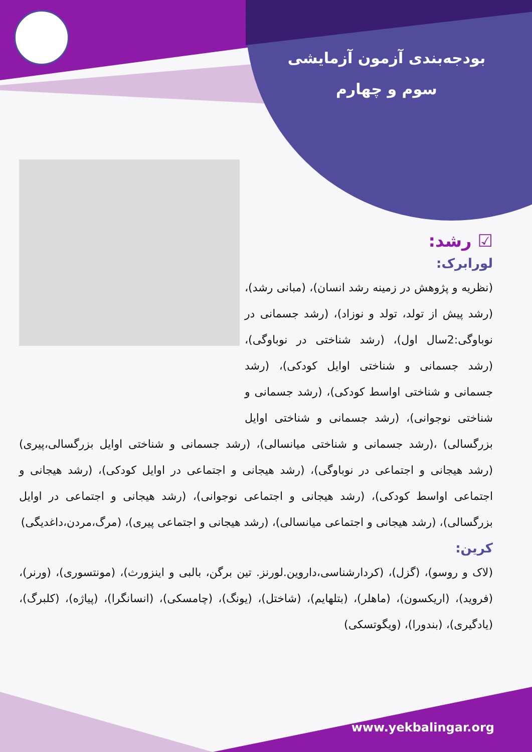بودجه‌بندی آزمون آزمایشی
سوم و چهارم
☑ رشد:
لورابرک:
(نظریه و پژوهش در زمینه رشد انسان)، (مبانی رشد)، (رشد پیش از تولد، تولد و نوزاد)، (رشد جسمانی در نوباوگی:2سال اول)، (رشد شناختی در نوباوگی)، (رشد جسمانی و شناختی اوایل کودکی)، (رشد جسمانی و شناختی اواسط کودکی)، (رشد جسمانی و شناختی نوجوانی)، (رشد جسمانی و شناختی اوایل بزرگسالی) ،(رشد جسمانی و شناختی میانسالی)، (رشد جسمانی و شناختی اوایل بزرگسالی،پیری) (رشد هیجانی و اجتماعی در نوباوگی)، (رشد هیجانی و اجتماعی در اوایل کودکی)، (رشد هیجانی و اجتماعی اواسط کودکی)، (رشد هیجانی و اجتماعی نوجوانی)، (رشد هیجانی و اجتماعی در اوایل بزرگسالی)، (رشد هیجانی و اجتماعی میانسالی)، (رشد هیجانی و اجتماعی پیری)، (مرگ،مردن،داغدیگی)
کرین:
(لاک و روسو)، (گزل)، (کردارشناسی،داروین.لورنز. تین برگن، بالبی و اینزورث)، (مونتسوری)، (ورنر)، (فروید)، (اریکسون)، (ماهلر)، (بتلهایم)، (شاختل)، (یونگ)، (چامسکی)، (انسانگرا)، (پیاژه)، (کلبرگ)، (یادگیری)، (بندورا)، (ویگوتسکی)
www.yekbalingar.org